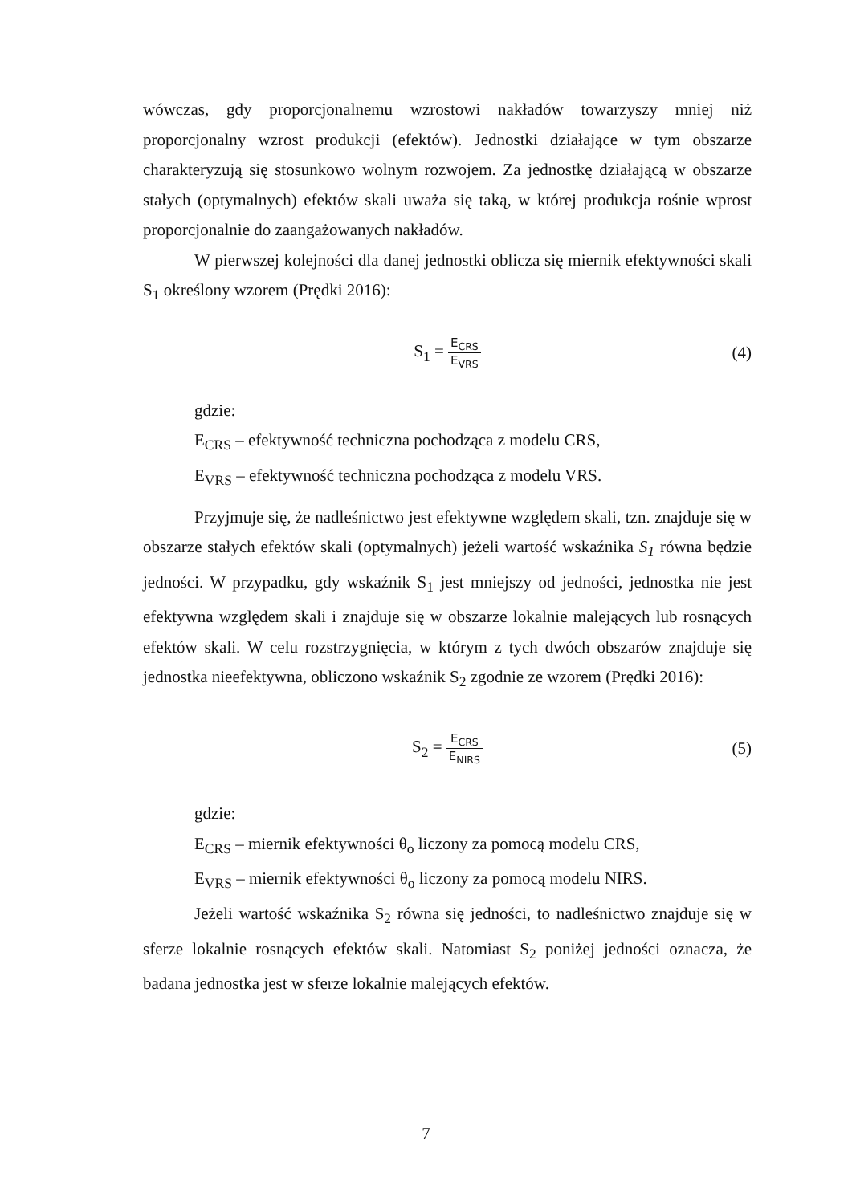wówczas, gdy proporcjonalnemu wzrostowi nakładów towarzyszy mniej niż proporcjonalny wzrost produkcji (efektów). Jednostki działające w tym obszarze charakteryzują się stosunkowo wolnym rozwojem. Za jednostkę działającą w obszarze stałych (optymalnych) efektów skali uważa się taką, w której produkcja rośnie wprost proporcjonalnie do zaangażowanych nakładów.
W pierwszej kolejności dla danej jednostki oblicza się miernik efektywności skali S<sub>1</sub> określony wzorem (Prędki 2016):
S<sub>1</sub> = E<sub>CRS</sub> E<sub>VRS</sub>
(4)
gdzie:
E<sub>CRS</sub> – efektywność techniczna pochodząca z modelu CRS,
E<sub>VRS</sub> – efektywność techniczna pochodząca z modelu VRS.
Przyjmuje się, że nadleśnictwo jest efektywne względem skali, tzn. znajduje się w obszarze stałych efektów skali (optymalnych) jeżeli wartość wskaźnika S<sub>1</sub> równa będzie jedności. W przypadku, gdy wskaźnik S<sub>1</sub> jest mniejszy od jedności, jednostka nie jest efektywna względem skali i znajduje się w obszarze lokalnie malejących lub rosnących efektów skali. W celu rozstrzygnięcia, w którym z tych dwóch obszarów znajduje się jednostka nieefektywna, obliczono wskaźnik S<sub>2</sub> zgodnie ze wzorem (Prędki 2016):
S<sub>2</sub> = E<sub>CRS</sub> E<sub>NIRS</sub>
(5)
gdzie:
E<sub>CRS</sub> – miernik efektywności θ<sub>o</sub> liczony za pomocą modelu CRS,
E<sub>VRS</sub> – miernik efektywności θ<sub>o</sub> liczony za pomocą modelu NIRS.
Jeżeli wartość wskaźnika S<sub>2</sub> równa się jedności, to nadleśnictwo znajduje się w sferze lokalnie rosnących efektów skali. Natomiast S<sub>2</sub> poniżej jedności oznacza, że badana jednostka jest w sferze lokalnie malejących efektów.
7